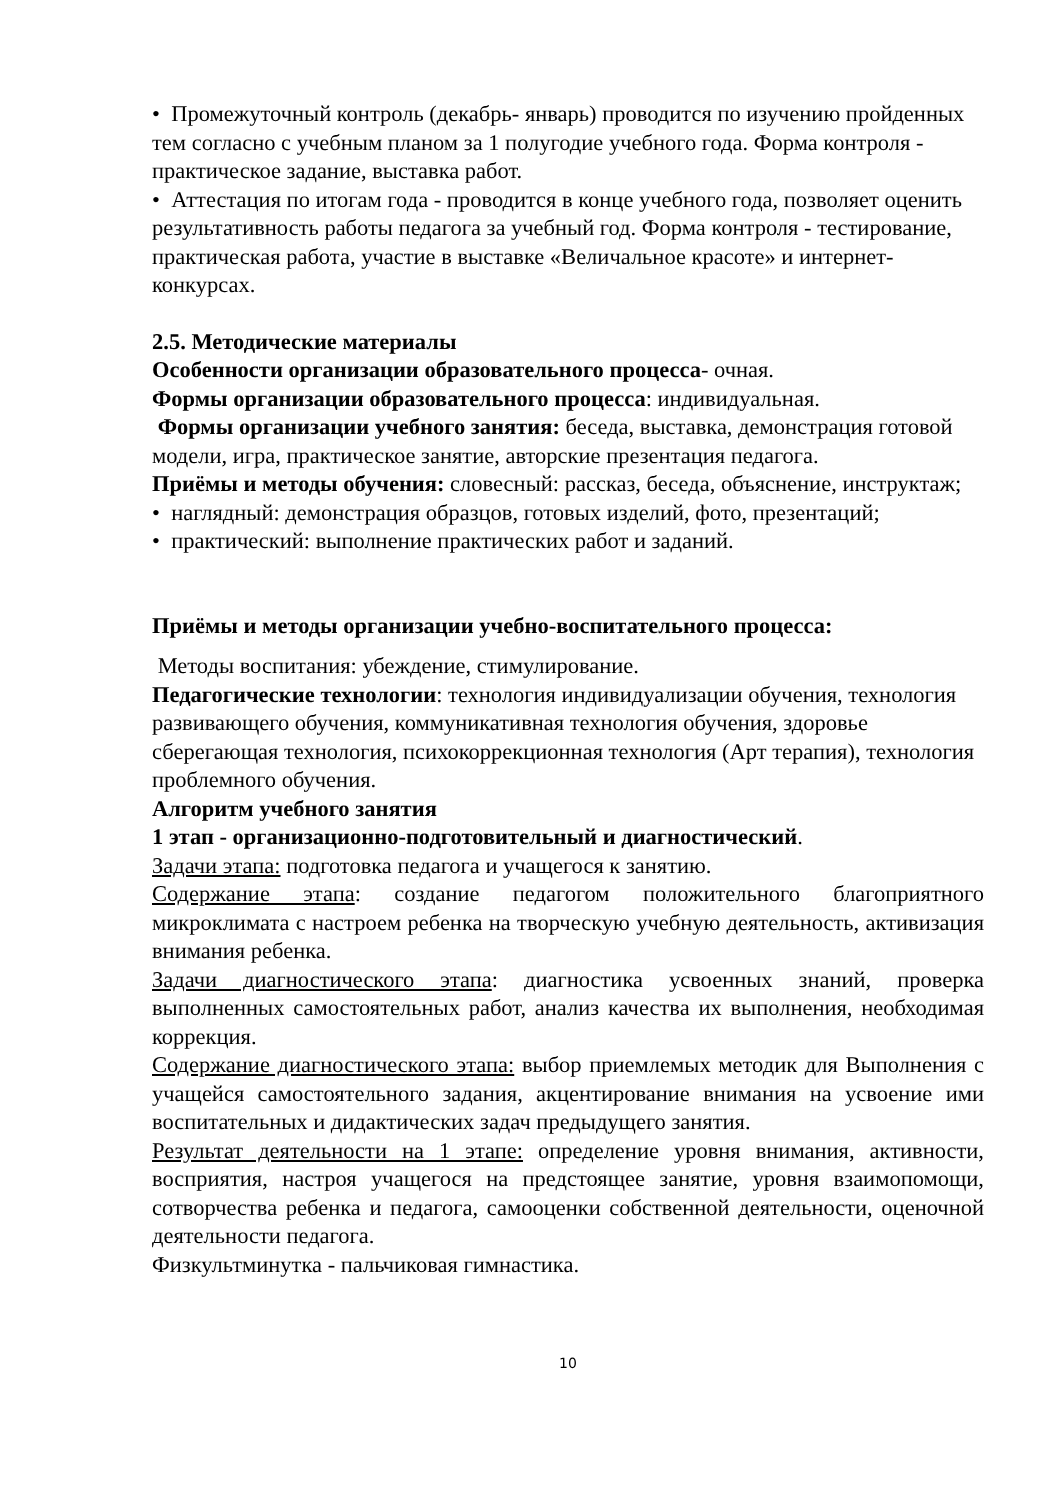• Промежуточный контроль (декабрь- январь) проводится по изучению пройденных тем согласно с учебным планом за 1 полугодие учебного года. Форма контроля - практическое задание, выставка работ.
• Аттестация по итогам года - проводится в конце учебного года, позволяет оценить результативность работы педагога за учебный год. Форма контроля - тестирование, практическая работа, участие в выставке «Величальное красоте» и интернет-конкурсах.
2.5. Методические материалы
Особенности организации образовательного процесса- очная.
Формы организации образовательного процесса: индивидуальная.
Формы организации учебного занятия: беседа, выставка, демонстрация готовой модели, игра, практическое занятие, авторские презентация педагога.
Приёмы и методы обучения: словесный: рассказ, беседа, объяснение, инструктаж;
• наглядный: демонстрация образцов, готовых изделий, фото, презентаций;
• практический: выполнение практических работ и заданий.
Приёмы и методы организации учебно-воспитательного процесса:
Методы воспитания: убеждение, стимулирование.
Педагогические технологии: технология индивидуализации обучения, технология развивающего обучения, коммуникативная технология обучения, здоровье сберегающая технология, психокоррекционная технология (Арт терапия), технология проблемного обучения.
Алгоритм учебного занятия
1 этап - организационно-подготовительный и диагностический.
Задачи этапа: подготовка педагога и учащегося к занятию.
Содержание этапа: создание педагогом положительного благоприятного микроклимата с настроем ребенка на творческую учебную деятельность, активизация внимания ребенка.
Задачи диагностического этапа: диагностика усвоенных знаний, проверка выполненных самостоятельных работ, анализ качества их выполнения, необходимая коррекция.
Содержание диагностического этапа: выбор приемлемых методик для Выполнения с учащейся самостоятельного задания, акцентирование внимания на усвоение ими воспитательных и дидактических задач предыдущего занятия.
Результат деятельности на 1 этапе: определение уровня внимания, активности, восприятия, настроя учащегося на предстоящее занятие, уровня взаимопомощи, сотворчества ребенка и педагога, самооценки собственной деятельности, оценочной деятельности педагога.
Физкультминутка - пальчиковая гимнастика.
10